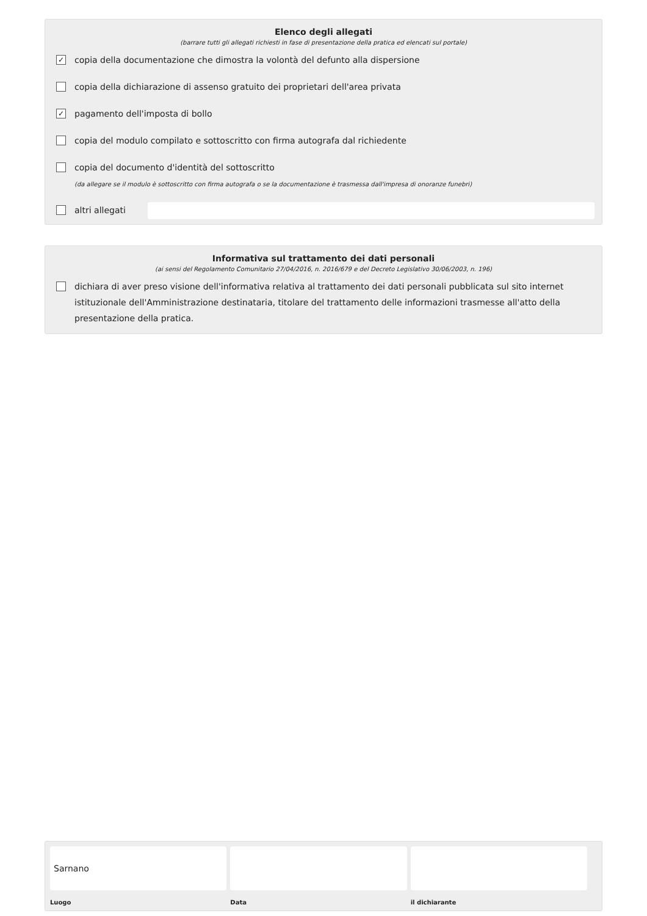Elenco degli allegati
(barrare tutti gli allegati richiesti in fase di presentazione della pratica ed elencati sul portale)
✓
copia della documentazione che dimostra la volontà del defunto alla dispersione
copia della dichiarazione di assenso gratuito dei proprietari dell'area privata
✓
pagamento dell'imposta di bollo
copia del modulo compilato e sottoscritto con firma autografa dal richiedente
copia del documento d'identità del sottoscritto
(da allegare se il modulo è sottoscritto con firma autografa o se la documentazione è trasmessa dall'impresa di onoranze funebri)
altri allegati
Informativa sul trattamento dei dati personali
(ai sensi del Regolamento Comunitario 27/04/2016, n. 2016/679 e del Decreto Legislativo 30/06/2003, n. 196)
dichiara di aver preso visione dell'informativa relativa al trattamento dei dati personali pubblicata sul sito internet istituzionale dell'Amministrazione destinataria, titolare del trattamento delle informazioni trasmesse all'atto della presentazione della pratica.
Sarnano
Luogo Data il dichiarante